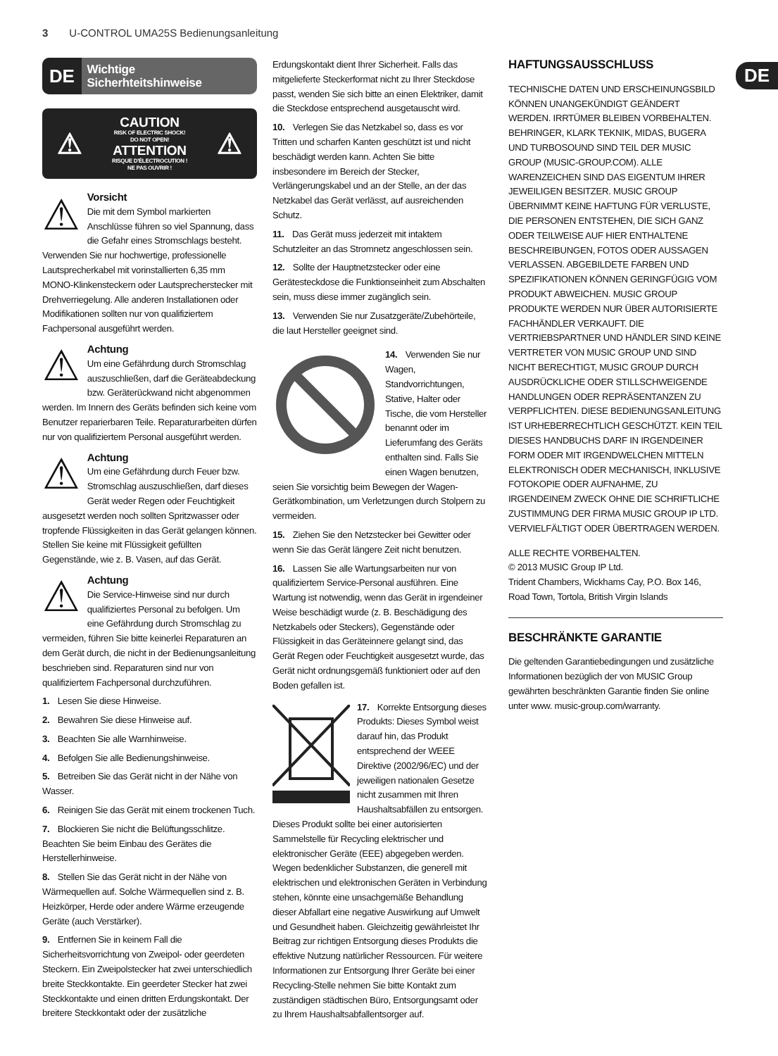3 U-CONTROL UMA25S Bedienungsanleitung
DE
DE
Wichtige
Sicherhteitshinweise
⚠
CAUTION
RISK OF ELECTRIC SHOCK!
DO NOT OPEN!
ATTENTION
RISQUE D'ÉLECTROCUTION !
NE PAS OUVRIR !
⚠
⚠
Vorsicht
Die mit dem Symbol markierten Anschlüsse führen so viel Spannung, dass die Gefahr eines Stromschlags besteht. Verwenden Sie nur hochwertige, professionelle Lautsprecherkabel mit vorinstallierten 6,35 mm MONO-Klinkensteckern oder Lautsprecherstecker mit Drehverriegelung. Alle anderen Installationen oder Modifikationen sollten nur von qualifiziertem Fachpersonal ausgeführt werden.
⚠
Achtung
Um eine Gefährdung durch Stromschlag auszuschließen, darf die Geräteabdeckung bzw. Geräterückwand nicht abgenommen werden. Im Innern des Geräts befinden sich keine vom Benutzer reparierbaren Teile. Reparaturarbeiten dürfen nur von qualifiziertem Personal ausgeführt werden.
⚠
Achtung
Um eine Gefährdung durch Feuer bzw. Stromschlag auszuschließen, darf dieses Gerät weder Regen oder Feuchtigkeit ausgesetzt werden noch sollten Spritzwasser oder tropfende Flüssigkeiten in das Gerät gelangen können. Stellen Sie keine mit Flüssigkeit gefüllten Gegenstände, wie z. B. Vasen, auf das Gerät.
⚠
Achtung
Die Service-Hinweise sind nur durch qualifiziertes Personal zu befolgen. Um eine Gefährdung durch Stromschlag zu vermeiden, führen Sie bitte keinerlei Reparaturen an dem Gerät durch, die nicht in der Bedienungsanleitung beschrieben sind. Reparaturen sind nur von qualifiziertem Fachpersonal durchzuführen.
1. Lesen Sie diese Hinweise.
2. Bewahren Sie diese Hinweise auf.
3. Beachten Sie alle Warnhinweise.
4. Befolgen Sie alle Bedienungshinweise.
5. Betreiben Sie das Gerät nicht in der Nähe von Wasser.
6. Reinigen Sie das Gerät mit einem trockenen Tuch.
7. Blockieren Sie nicht die Belüftungsschlitze. Beachten Sie beim Einbau des Gerätes die Herstellerhinweise.
8. Stellen Sie das Gerät nicht in der Nähe von Wärmequellen auf. Solche Wärmequellen sind z. B. Heizkörper, Herde oder andere Wärme erzeugende Geräte (auch Verstärker).
9. Entfernen Sie in keinem Fall die Sicherheitsvorrichtung von Zweipol- oder geerdeten Steckern. Ein Zweipolstecker hat zwei unterschiedlich breite Steckkontakte. Ein geerdeter Stecker hat zwei Steckkontakte und einen dritten Erdungskontakt. Der breitere Steckkontakt oder der zusätzliche
Erdungskontakt dient Ihrer Sicherheit. Falls das mitgelieferte Steckerformat nicht zu Ihrer Steckdose passt, wenden Sie sich bitte an einen Elektriker, damit die Steckdose entsprechend ausgetauscht wird.
10. Verlegen Sie das Netzkabel so, dass es vor Tritten und scharfen Kanten geschützt ist und nicht beschädigt werden kann. Achten Sie bitte insbesondere im Bereich der Stecker, Verlängerungskabel und an der Stelle, an der das Netzkabel das Gerät verlässt, auf ausreichenden Schutz.
11. Das Gerät muss jederzeit mit intaktem Schutzleiter an das Stromnetz angeschlossen sein.
12. Sollte der Hauptnetzstecker oder eine Gerätesteckdose die Funktionseinheit zum Abschalten sein, muss diese immer zugänglich sein.
13. Verwenden Sie nur Zusatzgeräte/Zubehörteile, die laut Hersteller geeignet sind.
14. Verwenden Sie nur Wagen, Standvorrichtungen, Stative, Halter oder Tische, die vom Hersteller benannt oder im Lieferumfang des Geräts enthalten sind. Falls Sie einen Wagen benutzen, seien Sie vorsichtig beim Bewegen der Wagen-Gerätkombination, um Verletzungen durch Stolpern zu vermeiden.
15. Ziehen Sie den Netzstecker bei Gewitter oder wenn Sie das Gerät längere Zeit nicht benutzen.
16. Lassen Sie alle Wartungsarbeiten nur von qualifiziertem Service-Personal ausführen. Eine Wartung ist notwendig, wenn das Gerät in irgendeiner Weise beschädigt wurde (z. B. Beschädigung des Netzkabels oder Steckers), Gegenstände oder Flüssigkeit in das Geräteinnere gelangt sind, das Gerät Regen oder Feuchtigkeit ausgesetzt wurde, das Gerät nicht ordnungsgemäß funktioniert oder auf den Boden gefallen ist.
17. Korrekte Entsorgung dieses Produkts: Dieses Symbol weist darauf hin, das Produkt entsprechend der WEEE Direktive (2002/96/EC) und der jeweiligen nationalen Gesetze nicht zusammen mit Ihren Haushaltsabfällen zu entsorgen. Dieses Produkt sollte bei einer autorisierten Sammelstelle für Recycling elektrischer und elektronischer Geräte (EEE) abgegeben werden. Wegen bedenklicher Substanzen, die generell mit elektrischen und elektronischen Geräten in Verbindung stehen, könnte eine unsachgemäße Behandlung dieser Abfallart eine negative Auswirkung auf Umwelt und Gesundheit haben. Gleichzeitig gewährleistet Ihr Beitrag zur richtigen Entsorgung dieses Produkts die effektive Nutzung natürlicher Ressourcen. Für weitere Informationen zur Entsorgung Ihrer Geräte bei einer Recycling-Stelle nehmen Sie bitte Kontakt zum zuständigen städtischen Büro, Entsorgungsamt oder zu Ihrem Haushaltsabfallentsorger auf.
HAFTUNGSAUSSCHLUSS
TECHNISCHE DATEN UND ERSCHEINUNGSBILD KÖNNEN UNANGEKÜNDIGT GEÄNDERT WERDEN. IRRTÜMER BLEIBEN VORBEHALTEN. BEHRINGER, KLARK TEKNIK, MIDAS, BUGERA UND TURBOSOUND SIND TEIL DER MUSIC GROUP (MUSIC-GROUP.COM). ALLE WARENZEICHEN SIND DAS EIGENTUM IHRER JEWEILIGEN BESITZER. MUSIC GROUP ÜBERNIMMT KEINE HAFTUNG FÜR VERLUSTE, DIE PERSONEN ENTSTEHEN, DIE SICH GANZ ODER TEILWEISE AUF HIER ENTHALTENE BESCHREIBUNGEN, FOTOS ODER AUSSAGEN VERLASSEN. ABGEBILDETE FARBEN UND SPEZIFIKATIONEN KÖNNEN GERINGFÜGIG VOM PRODUKT ABWEICHEN. MUSIC GROUP PRODUKTE WERDEN NUR ÜBER AUTORISIERTE FACHHÄNDLER VERKAUFT. DIE VERTRIEBSPARTNER UND HÄNDLER SIND KEINE VERTRETER VON MUSIC GROUP UND SIND NICHT BERECHTIGT, MUSIC GROUP DURCH AUSDRÜCKLICHE ODER STILLSCHWEIGENDE HANDLUNGEN ODER REPRÄSENTANZEN ZU VERPFLICHTEN. DIESE BEDIENUNGSANLEITUNG IST URHEBERRECHTLICH GESCHÜTZT. KEIN TEIL DIESES HANDBUCHS DARF IN IRGENDEINER FORM ODER MIT IRGENDWELCHEN MITTELN ELEKTRONISCH ODER MECHANISCH, INKLUSIVE FOTOKOPIE ODER AUFNAHME, ZU IRGENDEINEM ZWECK OHNE DIE SCHRIFTLICHE ZUSTIMMUNG DER FIRMA MUSIC GROUP IP LTD. VERVIELFÄLTIGT ODER ÜBERTRAGEN WERDEN.
ALLE RECHTE VORBEHALTEN.
© 2013 MUSIC Group IP Ltd.
Trident Chambers, Wickhams Cay, P.O. Box 146, Road Town, Tortola, British Virgin Islands
BESCHRÄNKTE GARANTIE
Die geltenden Garantiebedingungen und zusätzliche Informationen bezüglich der von MUSIC Group gewährten beschränkten Garantie finden Sie online unter www. music-group.com/warranty.